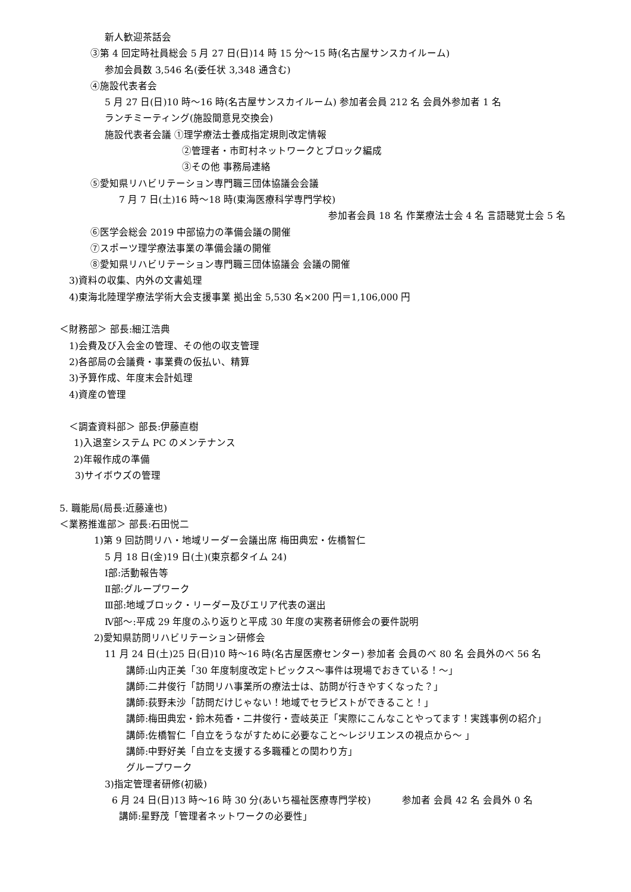新人歓迎茶話会
③第 4 回定時社員総会 5 月 27 日(日)14 時 15 分～15 時(名古屋サンスカイルーム)
参加会員数 3,546 名(委任状 3,348 通含む)
④施設代表者会
5 月 27 日(日)10 時～16 時(名古屋サンスカイルーム) 参加者会員 212 名 会員外参加者 1 名
ランチミーティング(施設間意見交換会)
施設代表者会議 ①理学療法士養成指定規則改定情報
②管理者・市町村ネットワークとブロック編成
③その他 事務局連絡
⑤愛知県リハビリテーション専門職三団体協議会会議
7 月 7 日(土)16 時～18 時(東海医療科学専門学校)
参加者会員 18 名 作業療法士会 4 名 言語聴覚士会 5 名
⑥医学会総会 2019 中部協力の準備会議の開催
⑦スポーツ理学療法事業の準備会議の開催
⑧愛知県リハビリテーション専門職三団体協議会 会議の開催
3)資料の収集、内外の文書処理
4)東海北陸理学療法学術大会支援事業 拠出金 5,530 名×200 円＝1,106,000 円
＜財務部＞ 部長:細江浩典
1)会費及び入会金の管理、その他の収支管理
2)各部局の会議費・事業費の仮払い、精算
3)予算作成、年度末会計処理
4)資産の管理
＜調査資料部＞ 部長:伊藤直樹
1)入退室システム PC のメンテナンス
2)年報作成の準備
3)サイボウズの管理
5. 職能局(局長:近藤達也)
＜業務推進部＞ 部長:石田悦二
1)第 9 回訪問リハ・地域リーダー会議出席 梅田典宏・佐橋智仁
5 月 18 日(金)19 日(土)(東京都タイム 24)
Ⅰ部:活動報告等
Ⅱ部:グループワーク
Ⅲ部:地域ブロック・リーダー及びエリア代表の選出
Ⅳ部～:平成 29 年度のふり返りと平成 30 年度の実務者研修会の要件説明
2)愛知県訪問リハビリテーション研修会
11 月 24 日(土)25 日(日)10 時～16 時(名古屋医療センター) 参加者 会員のべ 80 名 会員外のべ 56 名
講師:山内正美「30 年度制度改定トピックス～事件は現場でおきている！～」
講師:二井俊行「訪問リハ事業所の療法士は、訪問が行きやすくなった？」
講師:荻野未沙「訪問だけじゃない！地域でセラピストができること！」
講師:梅田典宏・鈴木苑香・二井俊行・壹岐英正「実際にこんなことやってます！実践事例の紹介」
講師:佐橋智仁「自立をうながすために必要なこと～レジリエンスの視点から～ 」
講師:中野好美「自立を支援する多職種との関わり方」
グループワーク
3)指定管理者研修(初級)
6 月 24 日(日)13 時～16 時 30 分(あいち福祉医療専門学校) 　　　参加者 会員 42 名 会員外 0 名
講師:星野茂「管理者ネットワークの必要性」